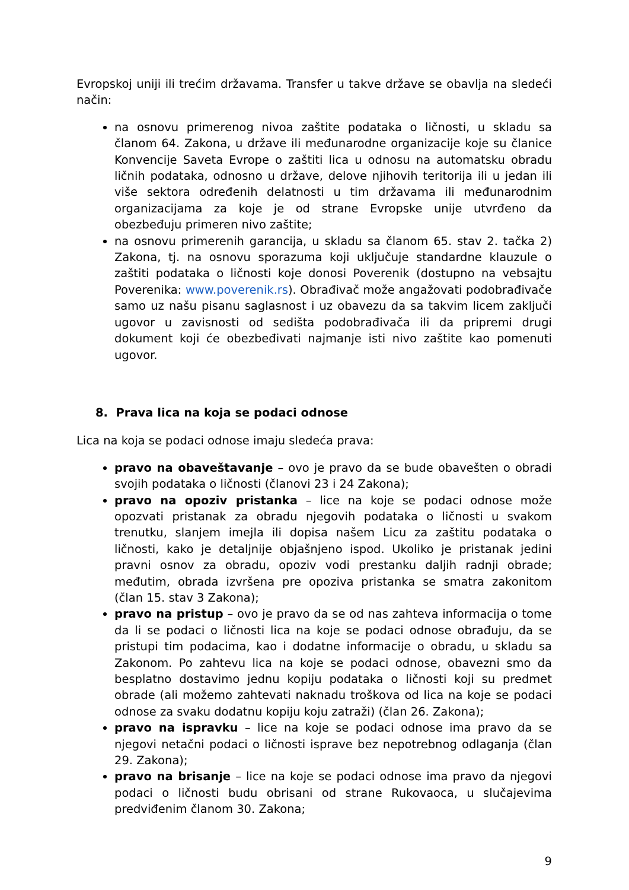Evropskoj uniji ili trećim državama. Transfer u takve države se obavlja na sledeći način:
na osnovu primerenog nivoa zaštite podataka o ličnosti, u skladu sa članom 64. Zakona, u države ili međunarodne organizacije koje su članice Konvencije Saveta Evrope o zaštiti lica u odnosu na automatsku obradu ličnih podataka, odnosno u države, delove njihovih teritorija ili u jedan ili više sektora određenih delatnosti u tim državama ili međunarodnim organizacijama za koje je od strane Evropske unije utvrđeno da obezbeđuju primeren nivo zaštite;
na osnovu primerenih garancija, u skladu sa članom 65. stav 2. tačka 2) Zakona, tj. na osnovu sporazuma koji uključuje standardne klauzule o zaštiti podataka o ličnosti koje donosi Poverenik (dostupno na vebsajtu Poverenika: www.poverenik.rs). Obrađivač može angažovati podobrađivače samo uz našu pisanu saglasnost i uz obavezu da sa takvim licem zaključi ugovor u zavisnosti od sedišta podobrađivača ili da pripremi drugi dokument koji će obezbeđivati najmanje isti nivo zaštite kao pomenuti ugovor.
8. Prava lica na koja se podaci odnose
Lica na koja se podaci odnose imaju sledeća prava:
pravo na obaveštavanje – ovo je pravo da se bude obavešten o obradi svojih podataka o ličnosti (članovi 23 i 24 Zakona);
pravo na opoziv pristanka – lice na koje se podaci odnose može opozvati pristanak za obradu njegovih podataka o ličnosti u svakom trenutku, slanjem imejla ili dopisa našem Licu za zaštitu podataka o ličnosti, kako je detaljnije objašnjeno ispod. Ukoliko je pristanak jedini pravni osnov za obradu, opoziv vodi prestanku daljih radnji obrade; međutim, obrada izvršena pre opoziva pristanka se smatra zakonitom (član 15. stav 3 Zakona);
pravo na pristup – ovo je pravo da se od nas zahteva informacija o tome da li se podaci o ličnosti lica na koje se podaci odnose obrađuju, da se pristupi tim podacima, kao i dodatne informacije o obradu, u skladu sa Zakonom. Po zahtevu lica na koje se podaci odnose, obavezni smo da besplatno dostavimo jednu kopiju podataka o ličnosti koji su predmet obrade (ali možemo zahtevati naknadu troškova od lica na koje se podaci odnose za svaku dodatnu kopiju koju zatraži) (član 26. Zakona);
pravo na ispravku – lice na koje se podaci odnose ima pravo da se njegovi netačni podaci o ličnosti isprave bez nepotrebnog odlaganja (član 29. Zakona);
pravo na brisanje – lice na koje se podaci odnose ima pravo da njegovi podaci o ličnosti budu obrisani od strane Rukovaoca, u slučajevima predviđenim članom 30. Zakona;
9